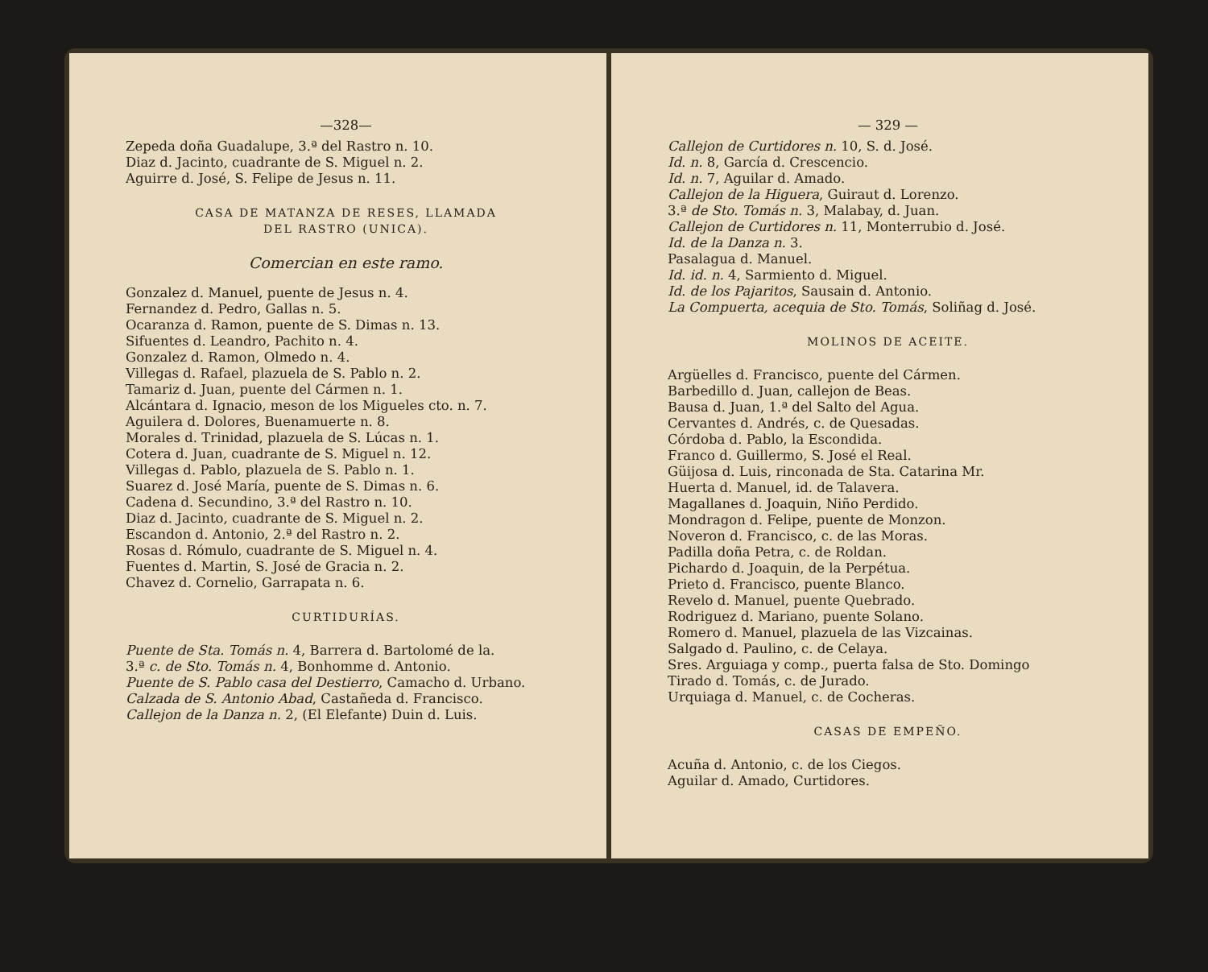—328—
Zepeda doña Guadalupe, 3.ª del Rastro n. 10.
Diaz d. Jacinto, cuadrante de S. Miguel n. 2.
Aguirre d. José, S. Felipe de Jesus n. 11.
CASA DE MATANZA DE RESES, LLAMADA
DEL RASTRO (UNICA).
Comercian en este ramo.
Gonzalez d. Manuel, puente de Jesus n. 4.
Fernandez d. Pedro, Gallas n. 5.
Ocaranza d. Ramon, puente de S. Dimas n. 13.
Sifuentes d. Leandro, Pachito n. 4.
Gonzalez d. Ramon, Olmedo n. 4.
Villegas d. Rafael, plazuela de S. Pablo n. 2.
Tamariz d. Juan, puente del Cármen n. 1.
Alcántara d. Ignacio, meson de los Migueles cto. n. 7.
Aguilera d. Dolores, Buenamuerte n. 8.
Morales d. Trinidad, plazuela de S. Lúcas n. 1.
Cotera d. Juan, cuadrante de S. Miguel n. 12.
Villegas d. Pablo, plazuela de S. Pablo n. 1.
Suarez d. José María, puente de S. Dimas n. 6.
Cadena d. Secundino, 3.ª del Rastro n. 10.
Diaz d. Jacinto, cuadrante de S. Miguel n. 2.
Escandon d. Antonio, 2.ª del Rastro n. 2.
Rosas d. Rómulo, cuadrante de S. Miguel n. 4.
Fuentes d. Martin, S. José de Gracia n. 2.
Chavez d. Cornelio, Garrapata n. 6.
CURTIDURÍAS.
Puente de Sta. Tomás n. 4, Barrera d. Bartolomé de la.
3.ª c. de Sto. Tomás n. 4, Bonhomme d. Antonio.
Puente de S. Pablo casa del Destierro, Camacho d. Urbano.
Calzada de S. Antonio Abad, Castañeda d. Francisco.
Callejon de la Danza n. 2, (El Elefante) Duin d. Luis.
— 329 —
Callejon de Curtidores n. 10, S. d. José.
Id. n. 8, García d. Crescencio.
Id. n. 7, Aguilar d. Amado.
Callejon de la Higuera, Guiraut d. Lorenzo.
3.ª de Sto. Tomás n. 3, Malabay, d. Juan.
Callejon de Curtidores n. 11, Monterrubio d. José.
Id. de la Danza n. 3.
Pasalagua d. Manuel.
Id. id. n. 4, Sarmiento d. Miguel.
Id. de los Pajaritos, Sausain d. Antonio.
La Compuerta, acequia de Sto. Tomás, Soliñag d. José.
MOLINOS DE ACEITE.
Argüelles d. Francisco, puente del Cármen.
Barbedillo d. Juan, callejon de Beas.
Bausa d. Juan, 1.ª del Salto del Agua.
Cervantes d. Andrés, c. de Quesadas.
Córdoba d. Pablo, la Escondida.
Franco d. Guillermo, S. José el Real.
Güijosa d. Luis, rinconada de Sta. Catarina Mr.
Huerta d. Manuel, id. de Talavera.
Magallanes d. Joaquin, Niño Perdido.
Mondragon d. Felipe, puente de Monzon.
Noveron d. Francisco, c. de las Moras.
Padilla doña Petra, c. de Roldan.
Pichardo d. Joaquin, de la Perpétua.
Prieto d. Francisco, puente Blanco.
Revelo d. Manuel, puente Quebrado.
Rodriguez d. Mariano, puente Solano.
Romero d. Manuel, plazuela de las Vizcainas.
Salgado d. Paulino, c. de Celaya.
Sres. Arguiaga y comp., puerta falsa de Sto. Domingo
Tirado d. Tomás, c. de Jurado.
Urquiaga d. Manuel, c. de Cocheras.
CASAS DE EMPEÑO.
Acuña d. Antonio, c. de los Ciegos.
Aguilar d. Amado, Curtidores.